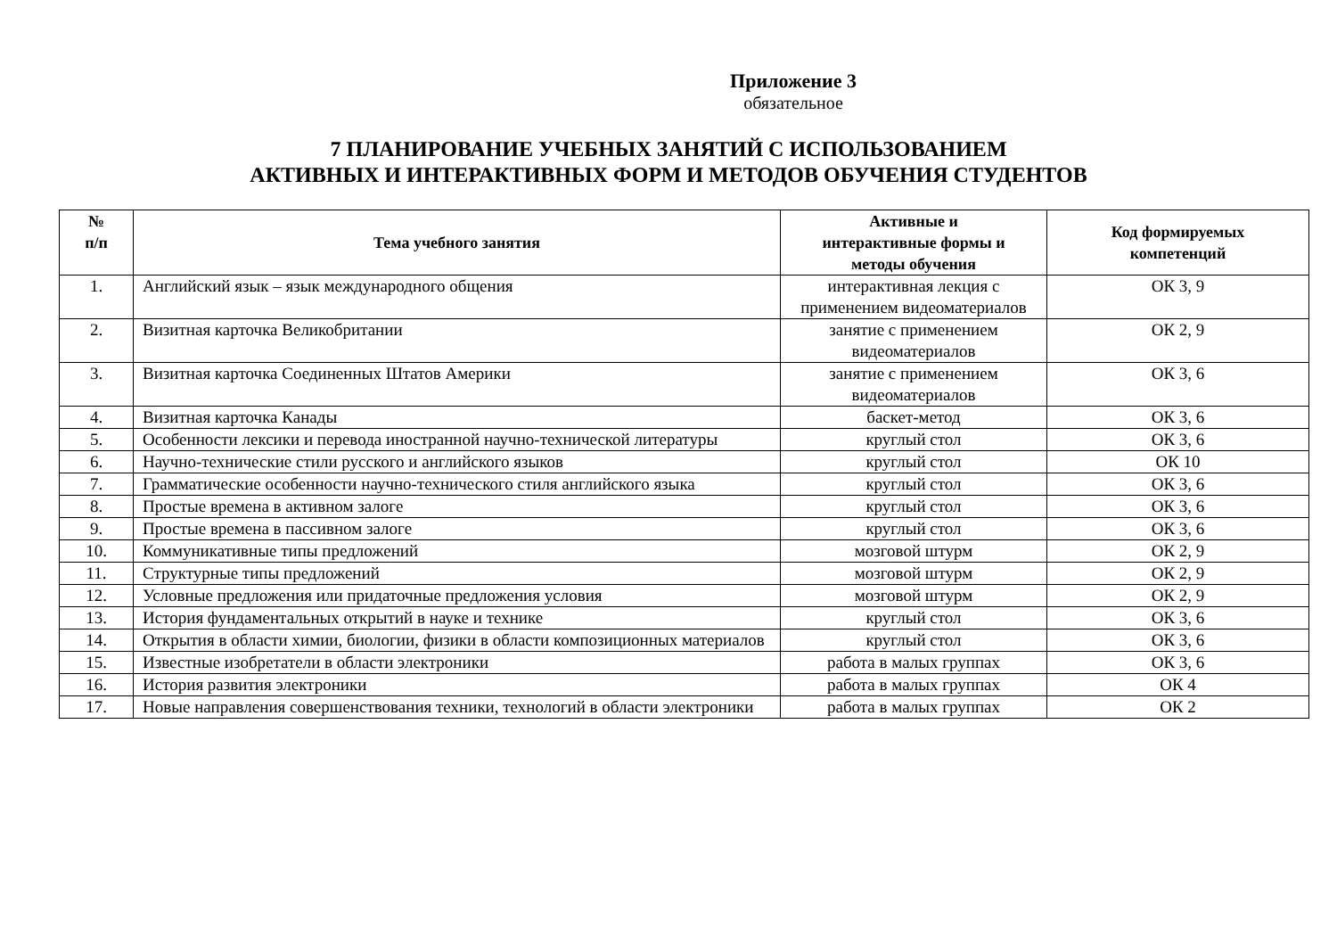Приложение 3
обязательное
7 ПЛАНИРОВАНИЕ УЧЕБНЫХ ЗАНЯТИЙ С ИСПОЛЬЗОВАНИЕМ
АКТИВНЫХ И ИНТЕРАКТИВНЫХ ФОРМ И МЕТОДОВ ОБУЧЕНИЯ СТУДЕНТОВ
| № п/п | Тема учебного занятия | Активные и интерактивные формы и методы обучения | Код формируемых компетенций |
| --- | --- | --- | --- |
| 1. | Английский язык – язык международного общения | интерактивная лекция с применением видеоматериалов | ОК 3, 9 |
| 2. | Визитная карточка Великобритании | занятие с применением видеоматериалов | ОК 2, 9 |
| 3. | Визитная карточка Соединенных Штатов Америки | занятие с применением видеоматериалов | ОК 3, 6 |
| 4. | Визитная карточка Канады | баскет-метод | ОК 3, 6 |
| 5. | Особенности лексики и перевода иностранной научно-технической литературы | круглый стол | ОК 3, 6 |
| 6. | Научно-технические стили русского и английского языков | круглый стол | ОК 10 |
| 7. | Грамматические особенности научно-технического стиля английского языка | круглый стол | ОК 3, 6 |
| 8. | Простые времена в активном залоге | круглый стол | ОК 3, 6 |
| 9. | Простые времена в пассивном залоге | круглый стол | ОК 3, 6 |
| 10. | Коммуникативные типы предложений | мозговой штурм | ОК 2, 9 |
| 11. | Структурные типы предложений | мозговой штурм | ОК 2, 9 |
| 12. | Условные предложения или придаточные предложения условия | мозговой штурм | ОК 2, 9 |
| 13. | История фундаментальных открытий в науке и технике | круглый стол | ОК 3, 6 |
| 14. | Открытия в области химии, биологии, физики в области композиционных материалов | круглый стол | ОК 3, 6 |
| 15. | Известные изобретатели в области электроники | работа в малых группах | ОК 3, 6 |
| 16. | История развития электроники | работа в малых группах | ОК 4 |
| 17. | Новые направления совершенствования техники, технологий в области электроники | работа в малых группах | ОК 2 |